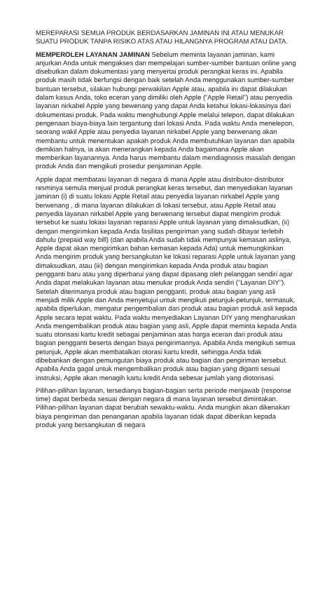MEREPARASI SEMUA PRODUK BERDASARKAN JAMINAN INI ATAU MENUKAR SUATU PRODUK TANPA RISIKO ATAS ATAU HILANGNYA PROGRAM ATAU DATA.
MEMPEROLEH LAYANAN JAMINAN Sebelum meminta layanan jaminan, kami anjurkan Anda untuk mengakses dan mempelajari sumber-sumber bantuan online yang disebutkan dalam dokumentasi yang menyertai produk perangkat keras ini. Apabila produk masih tidak berfungsi dengan baik setelah Anda menggunakan sumber-sumber bantuan tersebut, silakan hubungi perwakilan Apple atau, apabila ini dapat dilakukan dalam kasus Anda, toko eceran yang dimiliki oleh Apple (“Apple Retail”) atau penyedia layanan nirkabel Apple yang bewenang yang dapat Anda ketahui lokasi-lokasinya dari dokumentasi produk. Pada waktu menghubungi Apple melalui telepon, dapat dilakukan pengenaan biaya-biaya lain tergantung dari lokasi Anda. Pada waktu Anda menelepon, seorang wakil Apple atau penyedia layanan nirkabel Apple yang berwenang akan membantu untuk menentukan apakah produk Anda membutuhkan layanan dan apabila demikian halnya, ia akan menerangkan kepada Anda bagaimana Apple akan memberikan layanannya. Anda harus membantu dalam mendiagnosis masalah dengan produk Anda dan mengikuti prosedur penjaminan Apple.
Apple dapat membatasi layanan di negara di mana Apple atau distributor-distributor resminya semula menjual produk perangkat keras tersebut, dan menyediakan layanan jaminan (i) di suatu lokasi Apple Retail atau penyedia layanan nirkabel Apple yang berwenang , di mana layanan dilakukan di lokasi tersebut, atau Apple Retail atau penyedia layanan nirkabel Apple yang berwenang tersebut dapat mengirim produk tersebut ke suatu lokasi layanan reparasi Apple untuk layanan yang dimaksudkan, (ii) dengan mengirimkan kepada Anda fasilitas pengiriman yang sudah dibayar terlebih dahulu (prepaid way bill) (dan apabila Anda sudah tidak mempunyai kemasan aslinya, Apple dapat akan mengirimkan bahan kemasan kepada Ada) untuk memungkinkan Anda mengirim produk yang bersangkutan ke lokasi reparasi Apple untuk layanan yang dimaksudkan, atau (iii) dengan mengirimkan kepada Anda produk atau bagian pengganti baru atau yang diperbarui yang dapat dipasang oleh pelanggan sendiri agar Anda dapat melakukan layanan atau menukar produk Anda sendiri (“Layanan DIY”). Setelah diterimanya produk atau bagian pengganti, produk atau bagian yang asli menjadi milik Apple dan Anda menyetujui untuk mengikuti petunjuk-petunjuk, termasuk, apabila diperlukan, mengatur pengembalian dari produk atau bagian produk asli kepada Apple secara tepat waktu. Pada waktu menyediakan Layanan DIY yang mengharuskan Anda mengembalikan produk atau bagian yang asli, Apple dapat meminta kepada Anda suatu otorisasi kartu kredit sebagai penjaminan atas harga eceran dari produk atau bagian pengganti beserta dengan biaya pengirimannya. Apabila Anda mengikuti semua petunjuk, Apple akan membatalkan otorasi kartu kredit, sehingga Anda tidak dibebankan dengan pemungutan biaya produk atau bagian dan pengiriman tersebut. Apabila Anda gagal untuk mengembalikan produk atau bagian yang diganti sesuai instruksi, Apple akan menagih kartu kredit Anda sebesar jumlah yang diotorisasi.
Pilihan-pilihan layanan, tersedianya bagian-bagian serta periode menjawab (response time) dapat berbeda sesuai dengan negara di mana layanan tersebut dimintakan. Pilihan-pilihan layanan dapat berubah sewaktu-waktu. Anda mungkin akan dikenakan biaya pengiriman dan penanganan apabila layanan tidak dapat diberikan kepada produk yang bersangkutan di negara